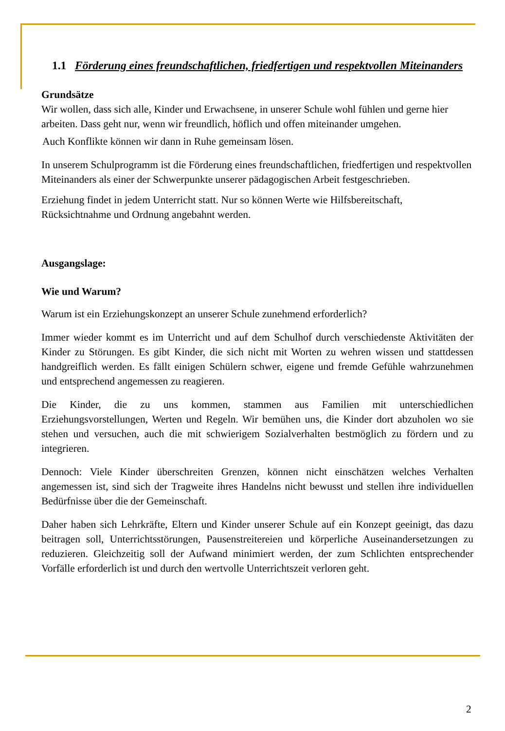1.1 Förderung eines freundschaftlichen, friedfertigen und respektvollen Miteinanders
Grundsätze
Wir wollen, dass sich alle, Kinder und Erwachsene, in unserer Schule wohl fühlen und gerne hier arbeiten. Dass geht nur, wenn wir freundlich, höflich und offen miteinander umgehen.
Auch Konflikte können wir dann in Ruhe gemeinsam lösen.
In unserem Schulprogramm ist die Förderung eines freundschaftlichen, friedfertigen und respektvollen Miteinanders als einer der Schwerpunkte unserer pädagogischen Arbeit festgeschrieben.
Erziehung findet in jedem Unterricht statt. Nur so können Werte wie Hilfsbereitschaft, Rücksichtnahme und Ordnung angebahnt werden.
Ausgangslage:
Wie und Warum?
Warum ist ein Erziehungskonzept an unserer Schule zunehmend erforderlich?
Immer wieder kommt es im Unterricht und auf dem Schulhof durch verschiedenste Aktivitäten der Kinder zu Störungen. Es gibt Kinder, die sich nicht mit Worten zu wehren wissen und stattdessen handgreiflich werden. Es fällt einigen Schülern schwer, eigene und fremde Gefühle wahrzunehmen und entsprechend angemessen zu reagieren.
Die Kinder, die zu uns kommen, stammen aus Familien mit unterschiedlichen Erziehungsvorstellungen, Werten und Regeln. Wir bemühen uns, die Kinder dort abzuholen wo sie stehen und versuchen, auch die mit schwierigem Sozialverhalten bestmöglich zu fördern und zu integrieren.
Dennoch: Viele Kinder überschreiten Grenzen, können nicht einschätzen welches Verhalten angemessen ist, sind sich der Tragweite ihres Handelns nicht bewusst und stellen ihre individuellen Bedürfnisse über die der Gemeinschaft.
Daher haben sich Lehrkräfte, Eltern und Kinder unserer Schule auf ein Konzept geeinigt, das dazu beitragen soll, Unterrichtsstörungen, Pausenstreitereien und körperliche Auseinandersetzungen zu reduzieren. Gleichzeitig soll der Aufwand minimiert werden, der zum Schlichten entsprechender Vorfälle erforderlich ist und durch den wertvolle Unterrichtszeit verloren geht.
2